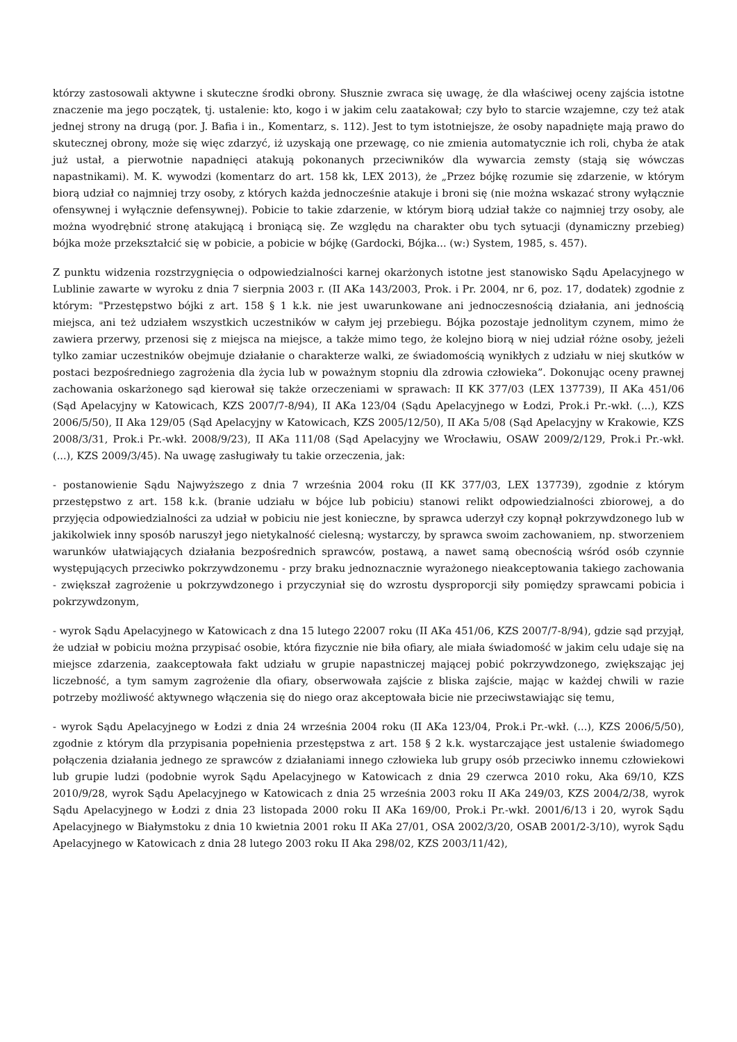którzy zastosowali aktywne i skuteczne środki obrony. Słusznie zwraca się uwagę, że dla właściwej oceny zajścia istotne znaczenie ma jego początek, tj. ustalenie: kto, kogo i w jakim celu zaatakował; czy było to starcie wzajemne, czy też atak jednej strony na drugą (por. J. Bafia i in., Komentarz, s. 112). Jest to tym istotniejsze, że osoby napadnięte mają prawo do skutecznej obrony, może się więc zdarzyć, iż uzyskają one przewagę, co nie zmienia automatycznie ich roli, chyba że atak już ustał, a pierwotnie napadnięci atakują pokonanych przeciwników dla wywarcia zemsty (stają się wówczas napastnikami). M. K. wywodzi (komentarz do art. 158 kk, LEX 2013), że „Przez bójkę rozumie się zdarzenie, w którym biorą udział co najmniej trzy osoby, z których każda jednocześnie atakuje i broni się (nie można wskazać strony wyłącznie ofensywnej i wyłącznie defensywnej). Pobicie to takie zdarzenie, w którym biorą udział także co najmniej trzy osoby, ale można wyodrębnić stronę atakującą i broniącą się. Ze względu na charakter obu tych sytuacji (dynamiczny przebieg) bójka może przekształcić się w pobicie, a pobicie w bójkę (Gardocki, Bójka... (w:) System, 1985, s. 457).
Z punktu widzenia rozstrzygnięcia o odpowiedzialności karnej okarżonych istotne jest stanowisko Sądu Apelacyjnego w Lublinie zawarte w wyroku z dnia 7 sierpnia 2003 r. (II AKa 143/2003, Prok. i Pr. 2004, nr 6, poz. 17, dodatek) zgodnie z którym: "Przestępstwo bójki z art. 158 § 1 k.k. nie jest uwarunkowane ani jednoczesnością działania, ani jednością miejsca, ani też udziałem wszystkich uczestników w całym jej przebiegu. Bójka pozostaje jednolitym czynem, mimo że zawiera przerwy, przenosi się z miejsca na miejsce, a także mimo tego, że kolejno biorą w niej udział różne osoby, jeżeli tylko zamiar uczestników obejmuje działanie o charakterze walki, ze świadomością wynikłych z udziału w niej skutków w postaci bezpośredniego zagrożenia dla życia lub w poważnym stopniu dla zdrowia człowieka”. Dokonując oceny prawnej zachowania oskarżonego sąd kierował się także orzeczeniami w sprawach: II KK 377/03 (LEX 137739), II AKa 451/06 (Sąd Apelacyjny w Katowicach, KZS 2007/7-8/94), II AKa 123/04 (Sądu Apelacyjnego w Łodzi, Prok.i Pr.-wkł. (...), KZS 2006/5/50), II Aka 129/05 (Sąd Apelacyjny w Katowicach, KZS 2005/12/50), II AKa 5/08 (Sąd Apelacyjny w Krakowie, KZS 2008/3/31, Prok.i Pr.-wkł. 2008/9/23), II AKa 111/08 (Sąd Apelacyjny we Wrocławiu, OSAW 2009/2/129, Prok.i Pr.-wkł. (...), KZS 2009/3/45). Na uwagę zasługiwały tu takie orzeczenia, jak:
- postanowienie Sądu Najwyższego z dnia 7 września 2004 roku (II KK 377/03, LEX 137739), zgodnie z którym przestępstwo z art. 158 k.k. (branie udziału w bójce lub pobiciu) stanowi relikt odpowiedzialności zbiorowej, a do przyjęcia odpowiedzialności za udział w pobiciu nie jest konieczne, by sprawca uderzył czy kopnął pokrzywdzonego lub w jakikolwiek inny sposób naruszył jego nietykalność cielesną; wystarczy, by sprawca swoim zachowaniem, np. stworzeniem warunków ułatwiających działania bezpośrednich sprawców, postawą, a nawet samą obecnością wśród osób czynnie występujących przeciwko pokrzywdzonemu - przy braku jednoznacznie wyrażonego nieakceptowania takiego zachowania - zwiększał zagrożenie u pokrzywdzonego i przyczyniał się do wzrostu dysproporcji siły pomiędzy sprawcami pobicia i pokrzywdzonym,
- wyrok Sądu Apelacyjnego w Katowicach z dna 15 lutego 22007 roku (II AKa 451/06, KZS 2007/7-8/94), gdzie sąd przyjął, że udział w pobiciu można przypisać osobie, która fizycznie nie biła ofiary, ale miała świadomość w jakim celu udaje się na miejsce zdarzenia, zaakceptowała fakt udziału w grupie napastniczej mającej pobić pokrzywdzonego, zwiększając jej liczebność, a tym samym zagrożenie dla ofiary, obserwowała zajście z bliska zajście, mając w każdej chwili w razie potrzeby możliwość aktywnego włączenia się do niego oraz akceptowała bicie nie przeciwstawiając się temu,
- wyrok Sądu Apelacyjnego w Łodzi z dnia 24 września 2004 roku (II AKa 123/04, Prok.i Pr.-wkł. (...), KZS 2006/5/50), zgodnie z którym dla przypisania popełnienia przestępstwa z art. 158 § 2 k.k. wystarczające jest ustalenie świadomego połączenia działania jednego ze sprawców z działaniami innego człowieka lub grupy osób przeciwko innemu człowiekowi lub grupie ludzi (podobnie wyrok Sądu Apelacyjnego w Katowicach z dnia 29 czerwca 2010 roku, Aka 69/10, KZS 2010/9/28, wyrok Sądu Apelacyjnego w Katowicach z dnia 25 września 2003 roku II AKa 249/03, KZS 2004/2/38, wyrok Sądu Apelacyjnego w Łodzi z dnia 23 listopada 2000 roku II AKa 169/00, Prok.i Pr.-wkł. 2001/6/13 i 20, wyrok Sądu Apelacyjnego w Białymstoku z dnia 10 kwietnia 2001 roku II AKa 27/01, OSA 2002/3/20, OSAB 2001/2-3/10), wyrok Sądu Apelacyjnego w Katowicach z dnia 28 lutego 2003 roku II Aka 298/02, KZS 2003/11/42),